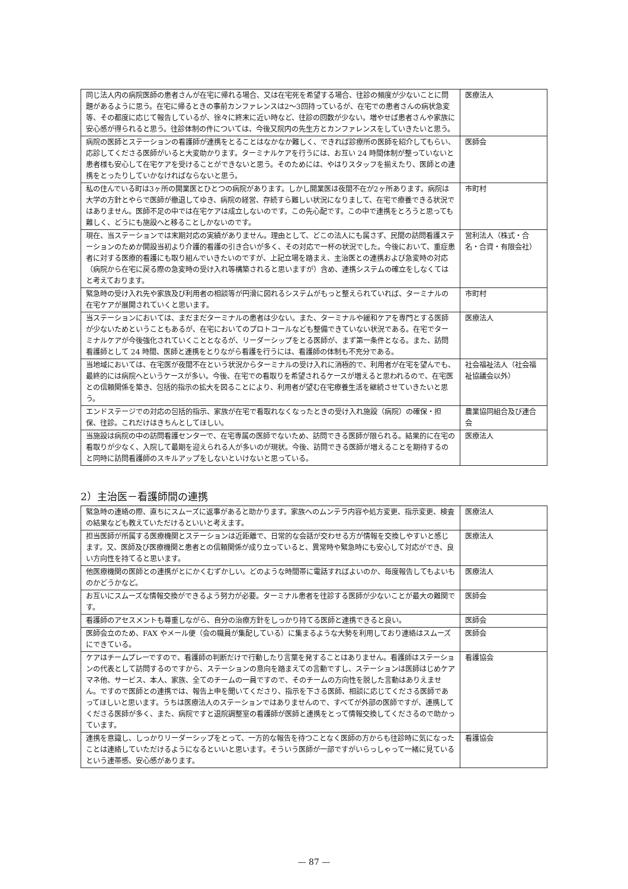| 同じ法人内の病院医師の患者さんが在宅に帰れる場合、又は在宅死を希望する場合、往診の頻度が少ないことに問題があるように思う。在宅に帰るときの事前カンファレンスは2～3回持っているが、在宅での患者さんの病状急変等、その都度に応じて報告しているが、徐々に終末に近い時など、往診の回数が少ない。増やせば患者さんや家族に安心感が得られると思う。往診体制の件については、今後又院内の先生方とカンファレンスをしていきたいと思う。 | 医療法人 |
| 病院の医師とステーションの看護師が連携をとることはなかなか難しく、できれば診療所の医師を紹介してもらい、応診してくださる医師がいると大変助かります。ターミナルケアを行うには、お互い 24 時間体制が整っていないと患者様も安心して在宅ケアを受けることができないと思う。そのためには、やはりスタッフを揃えたり、医師との連携をとったりしていかなければならないと思う。 | 医師会 |
| 私の住んでいる町は3ヶ所の開業医とひとつの病院があります。しかし開業医は夜間不在が2ヶ所あります。病院は大学の方針とやらで医師が撤退してゆき、病院の経営、存続すら難しい状況になりまして、在宅で療養できる状況ではありません。医師不足の中では在宅ケアは成立しないのです。この先心配です。この中で連携をとろうと思っても難しく、どうにも施設へと移ることしかないのです。 | 市町村 |
| 現在、当ステーションでは末期対応の実績がありません。理由として、どこの法人にも属さず、民間の訪問看護ステーションのためか開設当初より介護的看護の引き合いが多く、その対応で一杯の状況でした。今後において、重症患者に対する医療的看護にも取り組んでいきたいのですが、上記立場を踏まえ、主治医との連携および急変時の対応（病院から在宅に戻る際の急変時の受け入れ等構築されると思いますが）含め、連携システムの確立をしなくてはと考えております。 | 営利法人（株式・合名・合資・有限会社） |
| 緊急時の受け入れ先や家族及び利用者の相談等が円滑に図れるシステムがもっと整えられていれば、ターミナルの在宅ケアが展開されていくと思います。 | 市町村 |
| 当ステーションにおいては、まだまだターミナルの患者は少ない。また、ターミナルや緩和ケアを専門とする医師が少ないためということもあるが、在宅においてのプロトコールなども整備できていない状況である。在宅でターミナルケアが今後強化されていくこととなるが、リーダーシップをとる医師が、まず第一条件となる。また、訪問看護師として 24 時間、医師と連携をとりながら看護を行うには、看護師の体制も不充分である。 | 医療法人 |
| 当地域においては、在宅医が夜間不在という状況からターミナルの受け入れに消極的で、利用者が在宅を望んでも、最終的には病院へというケースが多い。今後、在宅での看取りを希望されるケースが増えると思われるので、在宅医との信頼関係を築き、包括的指示の拡大を図ることにより、利用者が望む在宅療養生活を継続させていきたいと思う。 | 社会福祉法人（社会福祉協議会以外） |
| エンドステージでの対応の包括的指示、家族が在宅で看取れなくなったときの受け入れ施設（病院）の確保・担保、往診。これだけはきちんとしてほしい。 | 農業協同組合及び連合会 |
| 当施設は病院の中の訪問看護センターで、在宅専属の医師でないため、訪問できる医師が限られる。結果的に在宅の看取りが少なく、入院して最期を迎えられる人が多いのが現状。今後、訪問できる医師が増えることを期待するのと同時に訪問看護師のスキルアップをしないといけないと思っている。 | 医療法人 |
2）主治医－看護師間の連携
| 緊急時の連絡の際、直ちにスムーズに返事があると助かります。家族へのムンテラ内容や処方変更、指示変更、検査の結果なども教えていただけるといいと考えます。 | 医療法人 |
| 担当医師が所属する医療機関とステーションは近距離で、日常的な会話が交わせる方が情報を交換しやすいと感じます。又、医師及び医療機関と患者との信頼関係が成り立っていると、異常時や緊急時にも安心して対応ができ、良い方向性を持てると思います。 | 医療法人 |
| 他医療機関の医師との連携がとにかくむずかしい。どのような時間帯に電話すればよいのか、毎度報告してもよいものかどうかなど。 | 医療法人 |
| お互いにスムーズな情報交換ができるよう努力が必要。ターミナル患者を往診する医師が少ないことが最大の難関です。 | 医師会 |
| 看護師のアセスメントも尊重しながら、自分の治療方針をしっかり持てる医師と連携できると良い。 | 医師会 |
| 医師会立のため、FAX やメール便（会の職員が集配している）に集まるような大勢を利用しており連絡はスムーズにできている。 | 医師会 |
| ケアはチームプレーですので、看護師の判断だけで行動したり言葉を発することはありません。看護師はステーションの代表として訪問するのですから、ステーションの意向を踏まえての言動ですし、ステーションは医師はじめケアマネ他、サービス、本人、家族、全てのチームの一員ですので、そのチームの方向性を脱した言動はありえません。ですので医師との連携では、報告上申を聞いてくださり、指示を下さる医師、相談に応じてくださる医師であってほしいと思います。うちは医療法人のステーションではありませんので、すべてが外部の医師ですが、連携してくださる医師が多く、また、病院ですと退院調整室の看護師が医師と連携をとって情報交換してくださるので助かっています。 | 看護協会 |
| 連携を意識し、しっかりリーダーシップをとって、一方的な報告を待つことなく医師の方からも往診時に気になったことは連絡していただけるようになるといいと思います。そういう医師が一部ですがいらっしゃって一緒に見ているという連帯感、安心感があります。 | 看護協会 |
— 87 —